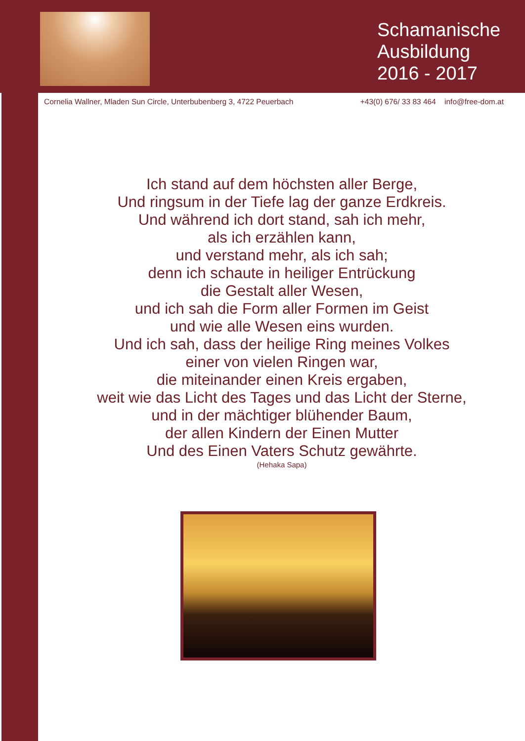Schamanische
Ausbildung
2016 - 2017
Cornelia Wallner, Mladen Sun Circle, Unterbubenberg 3, 4722 Peuerbach +43(0) 676/ 33 83 464 info@free-dom.at
Ich stand auf dem höchsten aller Berge,
Und ringsum in der Tiefe lag der ganze Erdkreis.
Und während ich dort stand, sah ich mehr,
als ich erzählen kann,
und verstand mehr, als ich sah;
denn ich schaute in heiliger Entrückung
die Gestalt aller Wesen,
und ich sah die Form aller Formen im Geist
und wie alle Wesen eins wurden.
Und ich sah, dass der heilige Ring meines Volkes
einer von vielen Ringen war,
die miteinander einen Kreis ergaben,
weit wie das Licht des Tages und das Licht der Sterne,
und in der mächtiger blühender Baum,
der allen Kindern der Einen Mutter
Und des Einen Vaters Schutz gewährte.
(Hehaka Sapa)